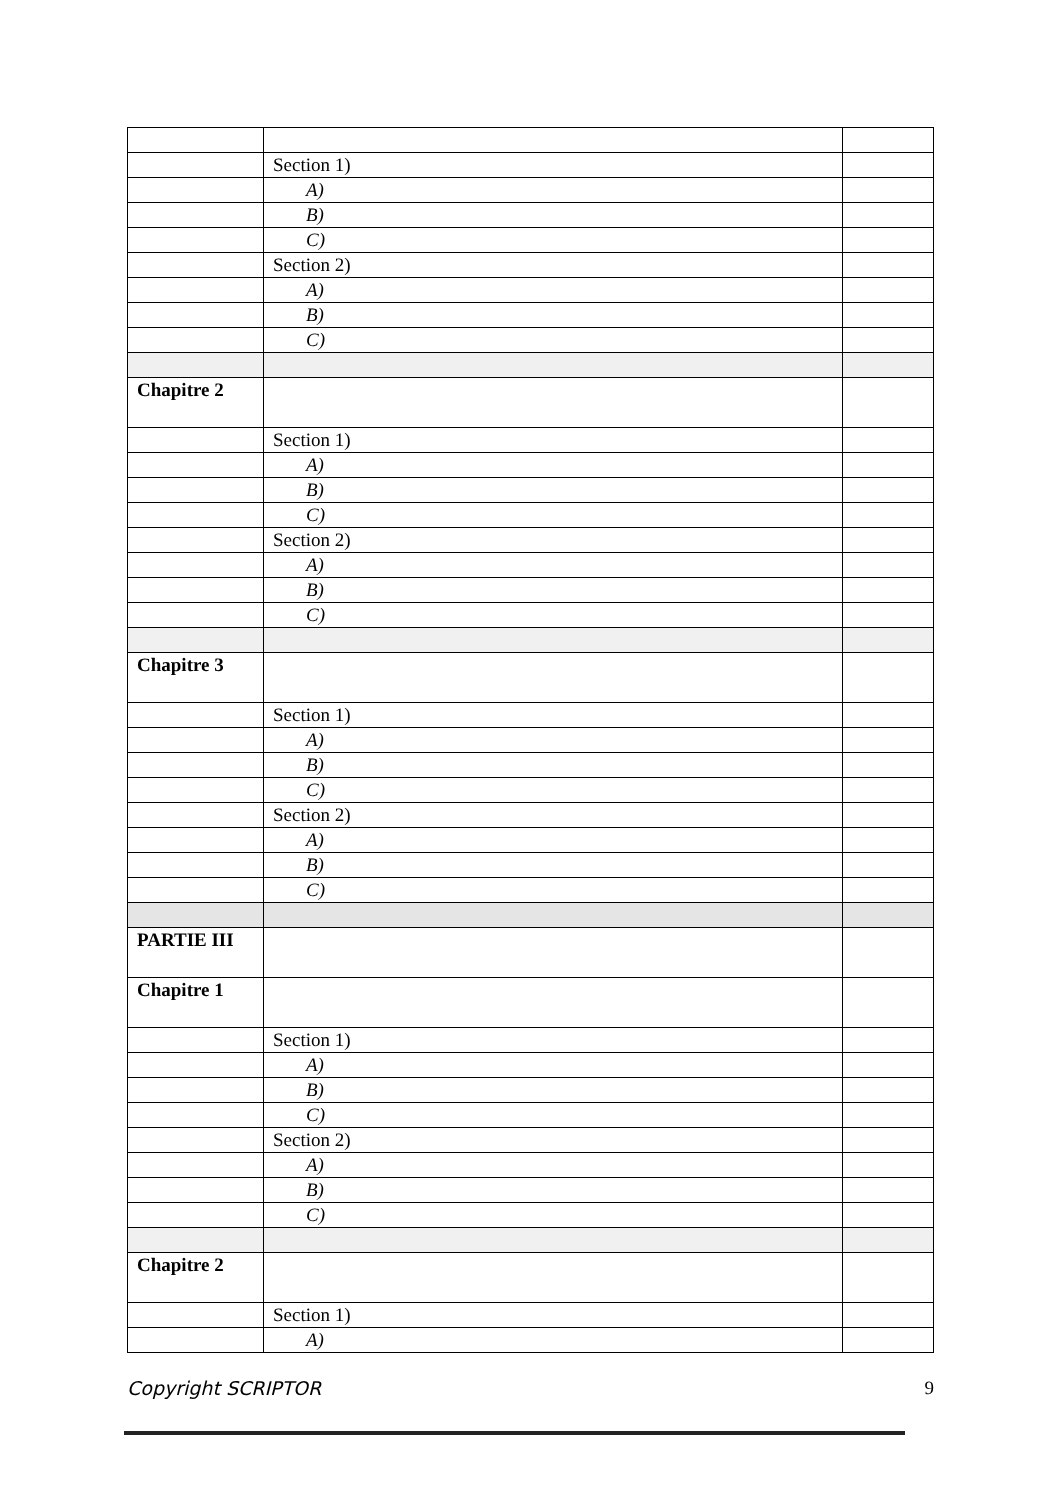| | Section 1) | |
| | A) | |
| | B) | |
| | C) | |
| | Section 2) | |
| | A) | |
| | B) | |
| | C) | |
| Chapitre 2 | | |
| | Section 1) | |
| | A) | |
| | B) | |
| | C) | |
| | Section 2) | |
| | A) | |
| | B) | |
| | C) | |
| Chapitre 3 | | |
| | Section 1) | |
| | A) | |
| | B) | |
| | C) | |
| | Section 2) | |
| | A) | |
| | B) | |
| | C) | |
| PARTIE III | | |
| Chapitre 1 | | |
| | Section 1) | |
| | A) | |
| | B) | |
| | C) | |
| | Section 2) | |
| | A) | |
| | B) | |
| | C) | |
| Chapitre 2 | | |
| | Section 1) | |
| | A) | |
Copyright SCRIPTOR 9